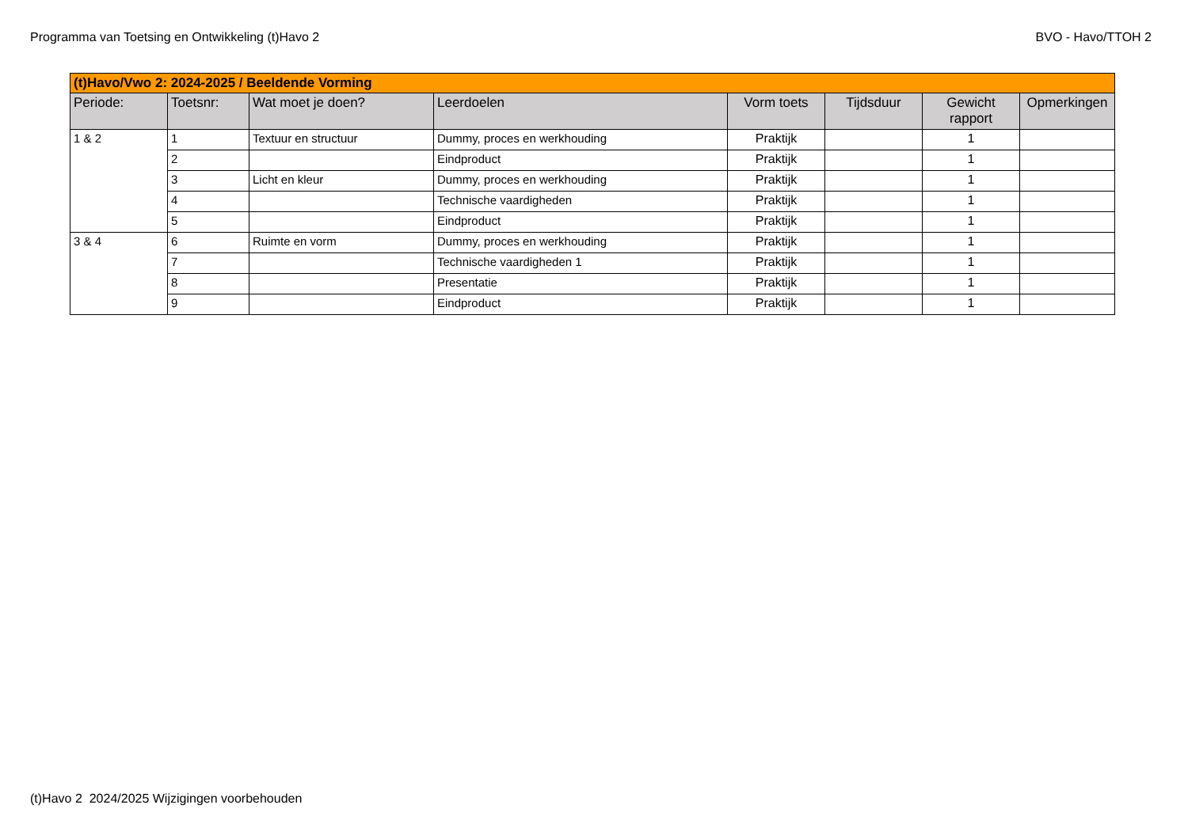Programma van Toetsing en Ontwikkeling (t)Havo 2 BVO - Havo/TTOH 2
| (t)Havo/Vwo 2: 2024-2025 / Beeldende Vorming | | | | | | | |
| --- | --- | --- | --- | --- | --- | --- | --- |
| Periode: | Toetsnr: | Wat moet je doen? | Leerdoelen | Vorm toets | Tijdsduur | Gewicht rapport | Opmerkingen |
| 1 & 2 | 1 | Textuur en structuur | Dummy, proces en werkhouding | Praktijk | | 1 | |
| | 2 | | Eindproduct | Praktijk | | 1 | |
| | 3 | Licht en kleur | Dummy, proces en werkhouding | Praktijk | | 1 | |
| | 4 | | Technische vaardigheden | Praktijk | | 1 | |
| | 5 | | Eindproduct | Praktijk | | 1 | |
| 3 & 4 | 6 | Ruimte en vorm | Dummy, proces en werkhouding | Praktijk | | 1 | |
| | 7 | | Technische vaardigheden 1 | Praktijk | | 1 | |
| | 8 | | Presentatie | Praktijk | | 1 | |
| | 9 | | Eindproduct | Praktijk | | 1 | |
(t)Havo 2 2024/2025 Wijzigingen voorbehouden